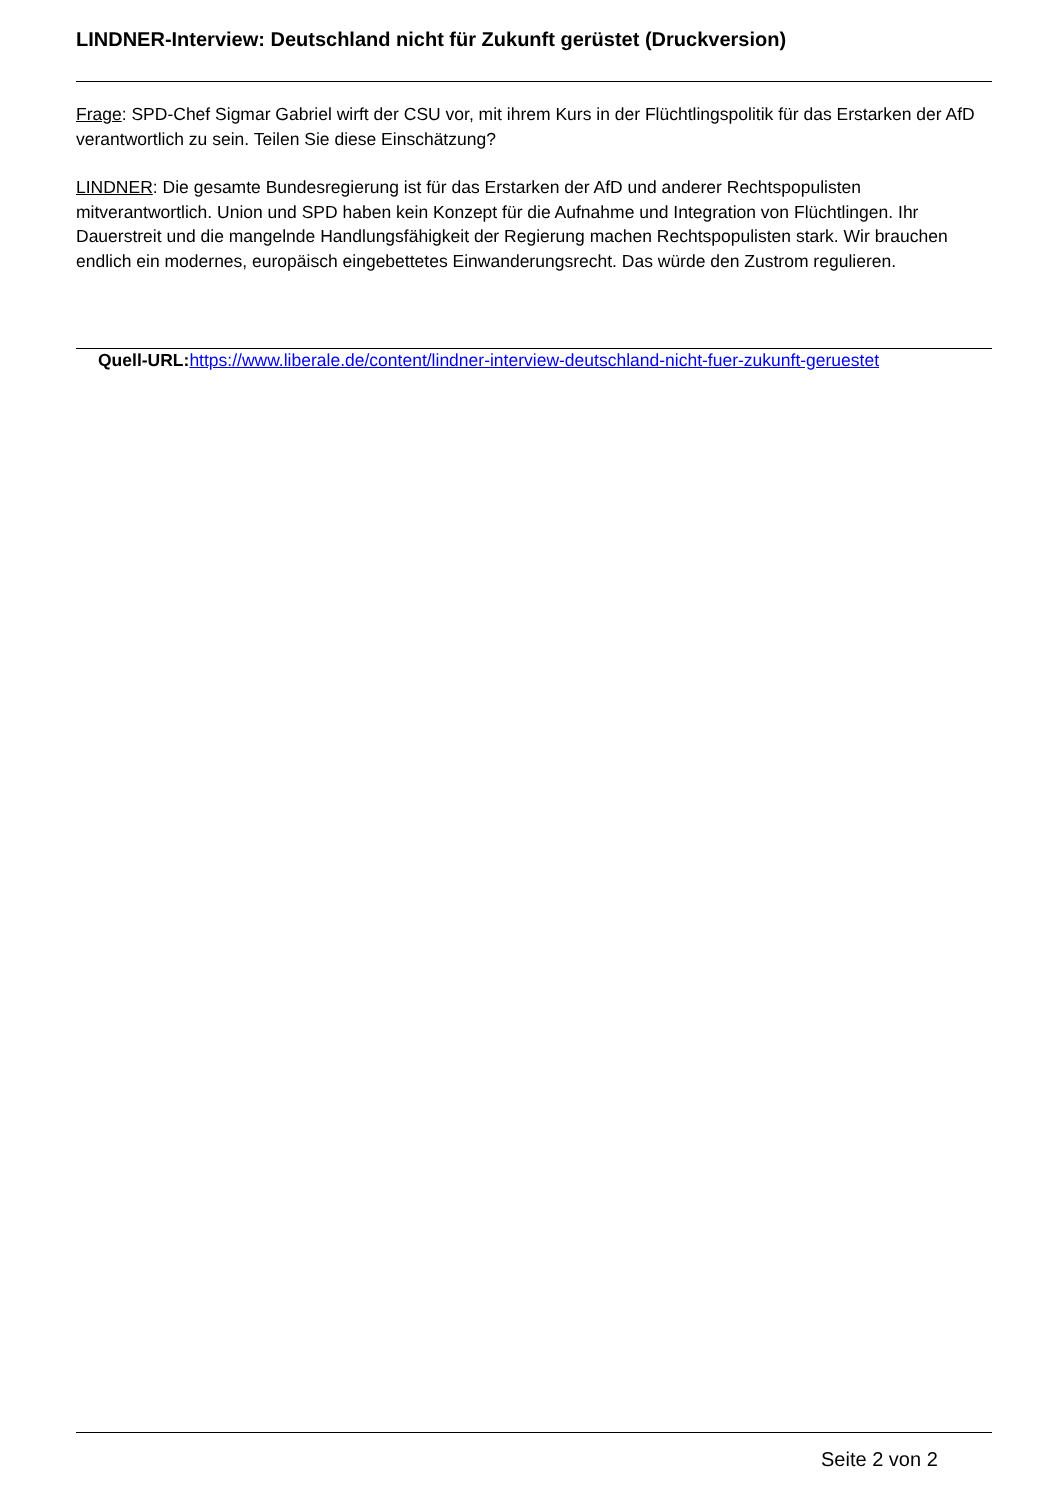LINDNER-Interview: Deutschland nicht für Zukunft gerüstet (Druckversion)
Frage: SPD-Chef Sigmar Gabriel wirft der CSU vor, mit ihrem Kurs in der Flüchtlingspolitik für das Erstarken der AfD verantwortlich zu sein. Teilen Sie diese Einschätzung?
LINDNER: Die gesamte Bundesregierung ist für das Erstarken der AfD und anderer Rechtspopulisten mitverantwortlich. Union und SPD haben kein Konzept für die Aufnahme und Integration von Flüchtlingen. Ihr Dauerstreit und die mangelnde Handlungsfähigkeit der Regierung machen Rechtspopulisten stark. Wir brauchen endlich ein modernes, europäisch eingebettetes Einwanderungsrecht. Das würde den Zustrom regulieren.
Quell-URL: https://www.liberale.de/content/lindner-interview-deutschland-nicht-fuer-zukunft-geruestet
Seite 2 von 2